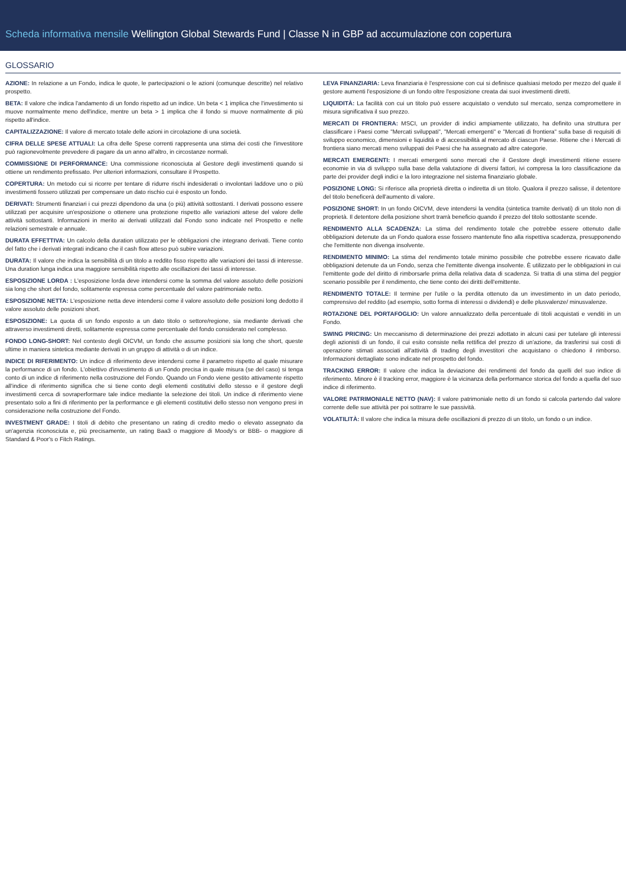Scheda informativa mensile Wellington Global Stewards Fund | Classe N in GBP ad accumulazione con copertura
GLOSSARIO
AZIONE: In relazione a un Fondo, indica le quote, le partecipazioni o le azioni (comunque descritte) nel relativo prospetto.
BETA: Il valore che indica l'andamento di un fondo rispetto ad un indice. Un beta < 1 implica che l'investimento si muove normalmente meno dell'indice, mentre un beta > 1 implica che il fondo si muove normalmente di più rispetto all'indice.
CAPITALIZZAZIONE: Il valore di mercato totale delle azioni in circolazione di una società.
CIFRA DELLE SPESE ATTUALI: La cifra delle Spese correnti rappresenta una stima dei costi che l'investitore può ragionevolmente prevedere di pagare da un anno all'altro, in circostanze normali.
COMMISSIONE DI PERFORMANCE: Una commissione riconosciuta al Gestore degli investimenti quando si ottiene un rendimento prefissato. Per ulteriori informazioni, consultare il Prospetto.
COPERTURA: Un metodo cui si ricorre per tentare di ridurre rischi indesiderati o involontari laddove uno o più investimenti fossero utilizzati per compensare un dato rischio cui è esposto un fondo.
DERIVATI: Strumenti finanziari i cui prezzi dipendono da una (o più) attività sottostanti. I derivati possono essere utilizzati per acquisire un'esposizione o ottenere una protezione rispetto alle variazioni attese del valore delle attività sottostanti. Informazioni in merito ai derivati utilizzati dal Fondo sono indicate nel Prospetto e nelle relazioni semestrale e annuale.
DURATA EFFETTIVA: Un calcolo della duration utilizzato per le obbligazioni che integrano derivati. Tiene conto del fatto che i derivati integrati indicano che il cash flow atteso può subire variazioni.
DURATA: Il valore che indica la sensibilità di un titolo a reddito fisso rispetto alle variazioni dei tassi di interesse. Una duration lunga indica una maggiore sensibilità rispetto alle oscillazioni dei tassi di interesse.
ESPOSIZIONE LORDA : L'esposizione lorda deve intendersi come la somma del valore assoluto delle posizioni sia long che short del fondo, solitamente espressa come percentuale del valore patrimoniale netto.
ESPOSIZIONE NETTA: L'esposizione netta deve intendersi come il valore assoluto delle posizioni long dedotto il valore assoluto delle posizioni short.
ESPOSIZIONE: La quota di un fondo esposto a un dato titolo o settore/regione, sia mediante derivati che attraverso investimenti diretti, solitamente espressa come percentuale del fondo considerato nel complesso.
FONDO LONG-SHORT: Nel contesto degli OICVM, un fondo che assume posizioni sia long che short, queste ultime in maniera sintetica mediante derivati in un gruppo di attività o di un indice.
INDICE DI RIFERIMENTO: Un indice di riferimento deve intendersi come il parametro rispetto al quale misurare la performance di un fondo. L'obiettivo d'investimento di un Fondo precisa in quale misura (se del caso) si tenga conto di un indice di riferimento nella costruzione del Fondo. Quando un Fondo viene gestito attivamente rispetto all'indice di riferimento significa che si tiene conto degli elementi costitutivi dello stesso e il gestore degli investimenti cerca di sovraperformare tale indice mediante la selezione dei titoli. Un indice di riferimento viene presentato solo a fini di riferimento per la performance e gli elementi costitutivi dello stesso non vengono presi in considerazione nella costruzione del Fondo.
INVESTMENT GRADE: I titoli di debito che presentano un rating di credito medio o elevato assegnato da un'agenzia riconosciuta e, più precisamente, un rating Baa3 o maggiore di Moody's or BBB- o maggiore di Standard & Poor's o Fitch Ratings.
LEVA FINANZIARIA: Leva finanziaria è l'espressione con cui si definisce qualsiasi metodo per mezzo del quale il gestore aumenti l'esposizione di un fondo oltre l'esposizione creata dai suoi investimenti diretti.
LIQUIDITÀ: La facilità con cui un titolo può essere acquistato o venduto sul mercato, senza compromettere in misura significativa il suo prezzo.
MERCATI DI FRONTIERA: MSCI, un provider di indici ampiamente utilizzato, ha definito una struttura per classificare i Paesi come "Mercati sviluppati", "Mercati emergenti" e "Mercati di frontiera" sulla base di requisiti di sviluppo economico, dimensioni e liquidità e di accessibilità al mercato di ciascun Paese. Ritiene che i Mercati di frontiera siano mercati meno sviluppati dei Paesi che ha assegnato ad altre categorie.
MERCATI EMERGENTI: I mercati emergenti sono mercati che il Gestore degli investimenti ritiene essere economie in via di sviluppo sulla base della valutazione di diversi fattori, ivi compresa la loro classificazione da parte dei provider degli indici e la loro integrazione nel sistema finanziario globale.
POSIZIONE LONG: Si riferisce alla proprietà diretta o indiretta di un titolo. Qualora il prezzo salisse, il detentore del titolo beneficerà dell'aumento di valore.
POSIZIONE SHORT: In un fondo OICVM, deve intendersi la vendita (sintetica tramite derivati) di un titolo non di proprietà. Il detentore della posizione short trarrà beneficio quando il prezzo del titolo sottostante scende.
RENDIMENTO ALLA SCADENZA: La stima del rendimento totale che potrebbe essere ottenuto dalle obbligazioni detenute da un Fondo qualora esse fossero mantenute fino alla rispettiva scadenza, presupponendo che l'emittente non divenga insolvente.
RENDIMENTO MINIMO: La stima del rendimento totale minimo possibile che potrebbe essere ricavato dalle obbligazioni detenute da un Fondo, senza che l'emittente divenga insolvente. È utilizzato per le obbligazioni in cui l'emittente gode del diritto di rimborsarle prima della relativa data di scadenza. Si tratta di una stima del peggior scenario possibile per il rendimento, che tiene conto dei diritti dell'emittente.
RENDIMENTO TOTALE: Il termine per l'utile o la perdita ottenuto da un investimento in un dato periodo, comprensivo del reddito (ad esempio, sotto forma di interessi o dividendi) e delle plusvalenze/ minusvalenze.
ROTAZIONE DEL PORTAFOGLIO: Un valore annualizzato della percentuale di titoli acquistati e venditi in un Fondo.
SWING PRICING: Un meccanismo di determinazione dei prezzi adottato in alcuni casi per tutelare gli interessi degli azionisti di un fondo, il cui esito consiste nella rettifica del prezzo di un'azione, da trasferirsi sui costi di operazione stimati associati all'attività di trading degli investitori che acquistano o chiedono il rimborso. Informazioni dettagliate sono indicate nel prospetto del fondo.
TRACKING ERROR: Il valore che indica la deviazione dei rendimenti del fondo da quelli del suo indice di riferimento. Minore è il tracking error, maggiore è la vicinanza della performance storica del fondo a quella del suo indice di riferimento.
VALORE PATRIMONIALE NETTO (NAV): Il valore patrimoniale netto di un fondo si calcola partendo dal valore corrente delle sue attività per poi sottrarre le sue passività.
VOLATILITÀ: Il valore che indica la misura delle oscillazioni di prezzo di un titolo, un fondo o un indice.